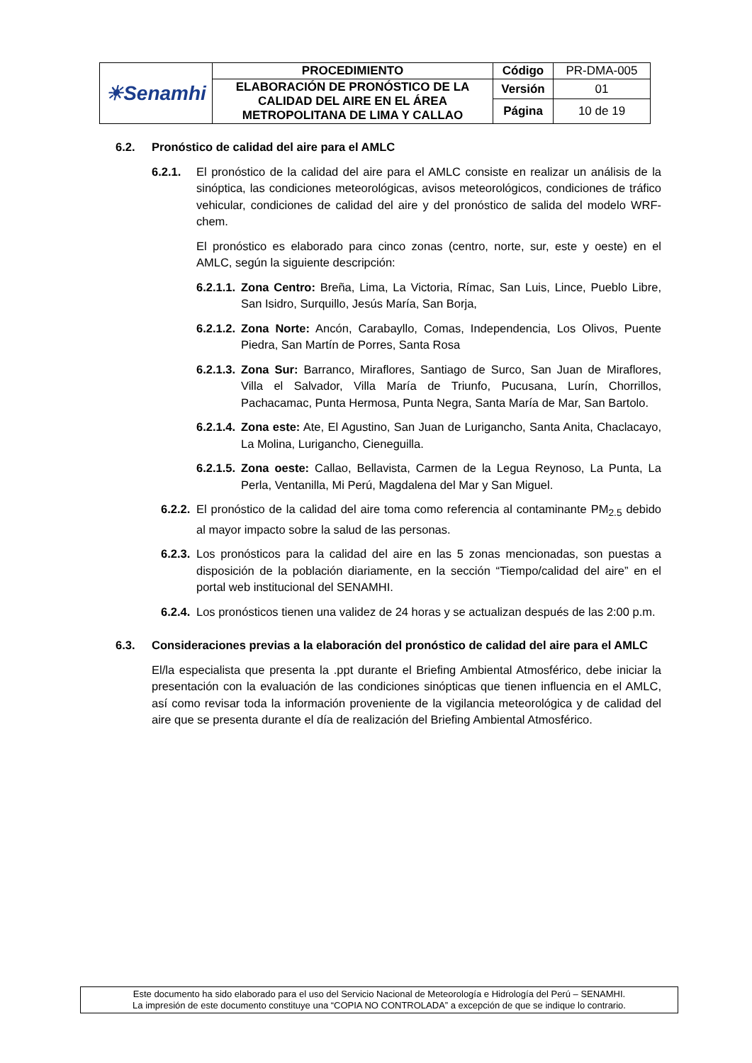| ☀Senamhi | PROCEDIMIENTO | Código | PR-DMA-005 |
| | ELABORACIÓN DE PRONÓSTICO DE LA CALIDAD DEL AIRE EN EL ÁREA METROPOLITANA DE LIMA Y CALLAO | Versión | 01 |
| | | Página | 10 de 19 |
6.2. Pronóstico de calidad del aire para el AMLC
6.2.1. El pronóstico de la calidad del aire para el AMLC consiste en realizar un análisis de la sinóptica, las condiciones meteorológicas, avisos meteorológicos, condiciones de tráfico vehicular, condiciones de calidad del aire y del pronóstico de salida del modelo WRF-chem.
El pronóstico es elaborado para cinco zonas (centro, norte, sur, este y oeste) en el AMLC, según la siguiente descripción:
6.2.1.1. Zona Centro: Breña, Lima, La Victoria, Rímac, San Luis, Lince, Pueblo Libre, San Isidro, Surquillo, Jesús María, San Borja,
6.2.1.2. Zona Norte: Ancón, Carabayllo, Comas, Independencia, Los Olivos, Puente Piedra, San Martín de Porres, Santa Rosa
6.2.1.3. Zona Sur: Barranco, Miraflores, Santiago de Surco, San Juan de Miraflores, Villa el Salvador, Villa María de Triunfo, Pucusana, Lurín, Chorrillos, Pachacamac, Punta Hermosa, Punta Negra, Santa María de Mar, San Bartolo.
6.2.1.4. Zona este: Ate, El Agustino, San Juan de Lurigancho, Santa Anita, Chaclacayo, La Molina, Lurigancho, Cieneguilla.
6.2.1.5. Zona oeste: Callao, Bellavista, Carmen de la Legua Reynoso, La Punta, La Perla, Ventanilla, Mi Perú, Magdalena del Mar y San Miguel.
6.2.2. El pronóstico de la calidad del aire toma como referencia al contaminante PM<sub>2.5</sub> debido al mayor impacto sobre la salud de las personas.
6.2.3. Los pronósticos para la calidad del aire en las 5 zonas mencionadas, son puestas a disposición de la población diariamente, en la sección “Tiempo/calidad del aire” en el portal web institucional del SENAMHI.
6.2.4. Los pronósticos tienen una validez de 24 horas y se actualizan después de las 2:00 p.m.
6.3. Consideraciones previas a la elaboración del pronóstico de calidad del aire para el AMLC
El/la especialista que presenta la .ppt durante el Briefing Ambiental Atmosférico, debe iniciar la presentación con la evaluación de las condiciones sinópticas que tienen influencia en el AMLC, así como revisar toda la información proveniente de la vigilancia meteorológica y de calidad del aire que se presenta durante el día de realización del Briefing Ambiental Atmosférico.
Este documento ha sido elaborado para el uso del Servicio Nacional de Meteorología e Hidrología del Perú – SENAMHI.
La impresión de este documento constituye una “COPIA NO CONTROLADA” a excepción de que se indique lo contrario.